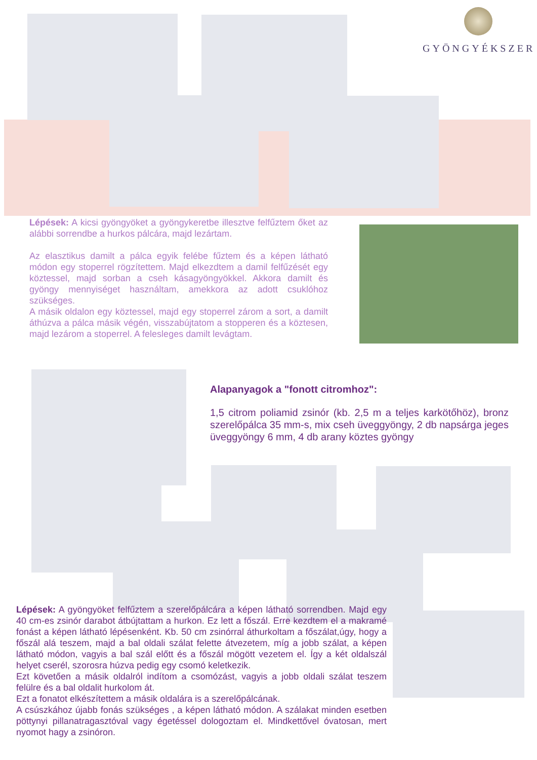GYÖNGYÉKSZER
Lépések: A kicsi gyöngyöket a gyöngykeretbe illesztve felfűztem őket az alábbi sorrendbe a hurkos pálcára, majd lezártam.
Az elasztikus damilt a pálca egyik felébe fűztem és a képen látható módon egy stoperrel rögzítettem. Majd elkezdtem a damil felfűzését egy köztessel, majd sorban a cseh kásagyöngyökkel. Akkora damilt és gyöngy mennyiséget használtam, amekkora az adott csuklóhoz szükséges.
A másik oldalon egy köztessel, majd egy stoperrel zárom a sort, a damilt áthúzva a pálca másik végén, visszabújtatom a stopperen és a köztesen, majd lezárom a stoperrel. A felesleges damilt levágtam.
Alapanyagok a "fonott citromhoz":
1,5 citrom poliamid zsinór (kb. 2,5 m a teljes karkötőhöz), bronz szerelőpálca 35 mm-s, mix cseh üveggyöngy, 2 db napsárga jeges üveggyöngy 6 mm, 4 db arany köztes gyöngy
Lépések: A gyöngyöket felfűztem a szerelőpálcára a képen látható sorrendben. Majd egy 40 cm-es zsinór darabot átbújtattam a hurkon. Ez lett a főszál. Erre kezdtem el a makramé fonást a képen látható lépésenként. Kb. 50 cm zsinórral áthurkoltam a főszálat,úgy, hogy a főszál alá teszem, majd a bal oldali szálat felette átvezetem, míg a jobb szálat, a képen látható módon, vagyis a bal szál előtt és a főszál mögött vezetem el. Így a két oldalszál helyet cserél, szorosra húzva pedig egy csomó keletkezik.
Ezt követően a másik oldalról indítom a csomózást, vagyis a jobb oldali szálat teszem felülre és a bal oldalit hurkolom át.
Ezt a fonatot elkészítettem a másik oldalára is a szerelőpálcának.
A csúszkához újabb fonás szükséges , a képen látható módon. A szálakat minden esetben pöttynyi pillanatragasztóval vagy égetéssel dologoztam el. Mindkettővel óvatosan, mert nyomot hagy a zsinóron.